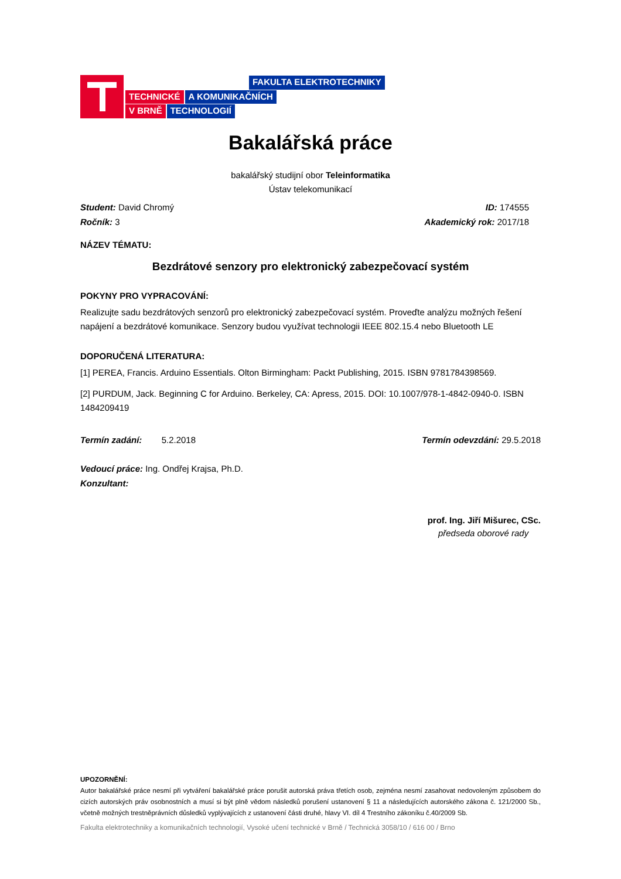FAKULTA ELEKTROTECHNIKY
TECHNICKÉ A KOMUNIKAČNÍCH
V BRNĚ TECHNOLOGIÍ
Bakalářská práce
bakalářský studijní obor Teleinformatika
Ústav telekomunikací
Student: David Chromý
Ročník: 3
ID: 174555
Akademický rok: 2017/18
NÁZEV TÉMATU:
Bezdrátové senzory pro elektronický zabezpečovací systém
POKYNY PRO VYPRACOVÁNÍ:
Realizujte sadu bezdrátových senzorů pro elektronický zabezpečovací systém. Proveďte analýzu možných řešení napájení a bezdrátové komunikace. Senzory budou využívat technologii IEEE 802.15.4 nebo Bluetooth LE
DOPORUČENÁ LITERATURA:
[1] PEREA, Francis. Arduino Essentials. Olton Birmingham: Packt Publishing, 2015. ISBN 9781784398569.
[2] PURDUM, Jack. Beginning C for Arduino. Berkeley, CA: Apress, 2015. DOI: 10.1007/978-1-4842-0940-0. ISBN 1484209419
Termín zadání: 5.2.2018 Termín odevzdání: 29.5.2018
Vedoucí práce: Ing. Ondřej Krajsa, Ph.D.
Konzultant:
prof. Ing. Jiří Mišurec, CSc.
předseda oborové rady
UPOZORNĚNÍ:
Autor bakalářské práce nesmí při vytváření bakalářské práce porušit autorská práva třetích osob, zejména nesmí zasahovat nedovoleným způsobem do cizích autorských práv osobnostních a musí si být plně vědom následků porušení ustanovení § 11 a následujících autorského zákona č. 121/2000 Sb., včetně možných trestněprávních důsledků vyplývajících z ustanovení části druhé, hlavy VI. díl 4 Trestního zákoníku č.40/2009 Sb.
Fakulta elektrotechniky a komunikačních technologií, Vysoké učení technické v Brně / Technická 3058/10 / 616 00 / Brno